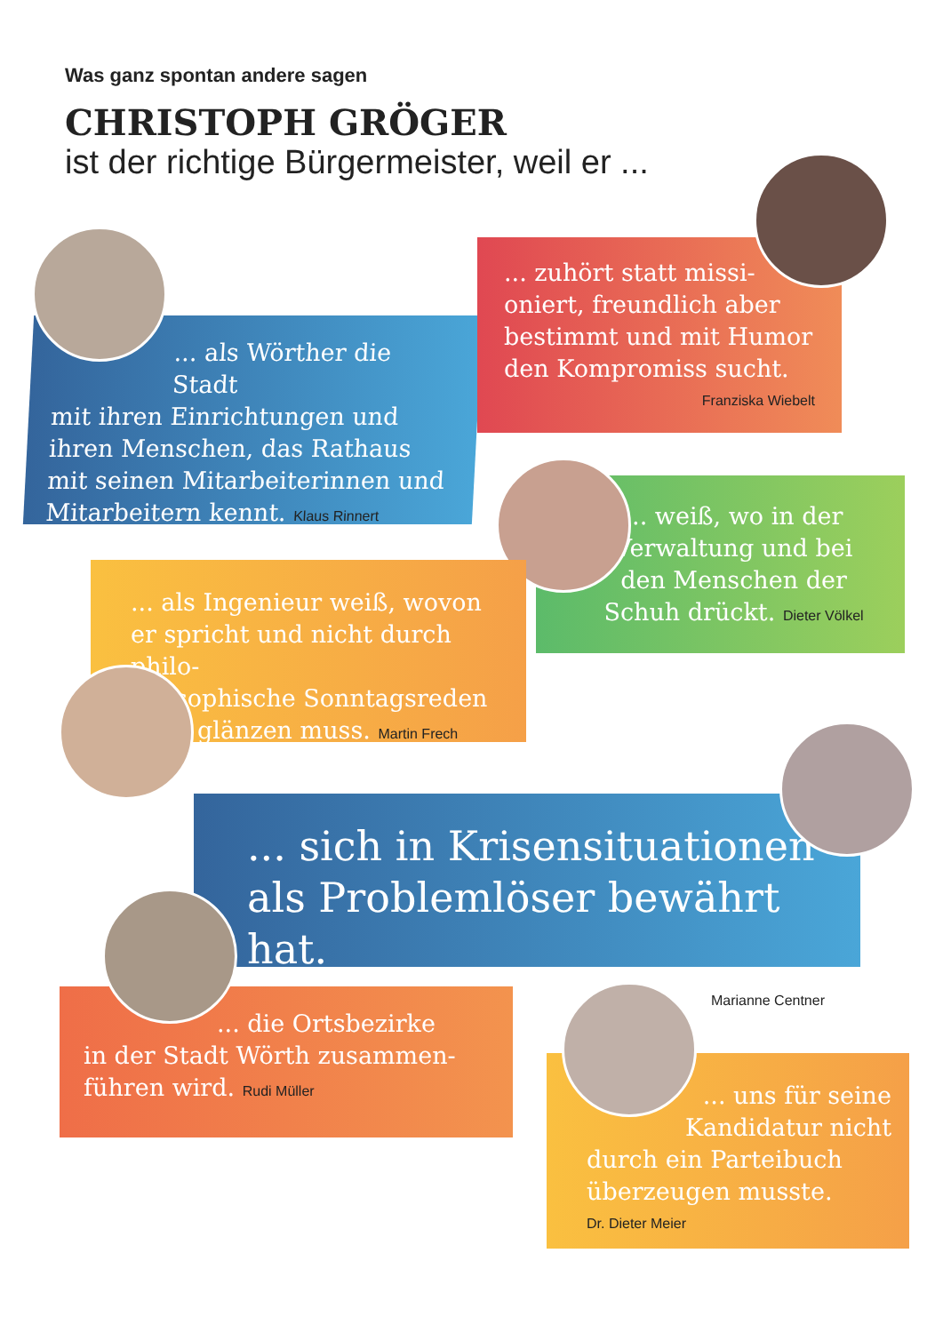Was ganz spontan andere sagen
CHRISTOPH GRÖGER
ist der richtige Bürgermeister, weil er ...
... als Wörther die Stadt
mit ihren Einrichtungen und ihren Menschen, das Rathaus mit seinen Mitarbeiterinnen und Mitarbeitern kennt. Klaus Rinnert
... zuhört statt missi-oniert, freundlich aber bestimmt und mit Humor den Kompromiss sucht.
Franziska Wiebelt
... weiß, wo in der Verwaltung und bei den Menschen der Schuh drückt. Dieter Völkel
... als Ingenieur weiß, wovon er spricht und nicht durch philo-
sophische Sonntagsreden
glänzen muss. Martin Frech
... sich in Krisensituationen als Problemlöser bewährt hat.
Marianne Centner
... die Ortsbezirke
in der Stadt Wörth zusammen-führen wird. Rudi Müller
... uns für seine Kandidatur nicht
durch ein Parteibuch überzeugen musste.
Dr. Dieter Meier